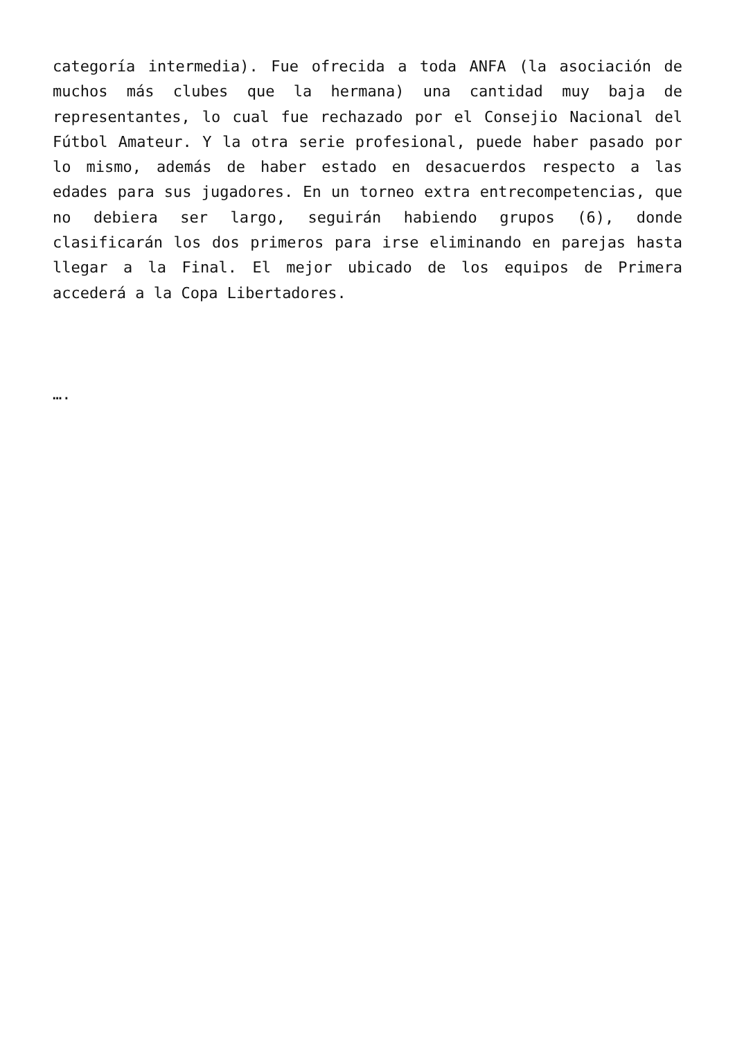categoría intermedia). Fue ofrecida a toda ANFA (la asociación de muchos más clubes que la hermana) una cantidad muy baja de representantes, lo cual fue rechazado por el Consejio Nacional del Fútbol Amateur. Y la otra serie profesional, puede haber pasado por lo mismo, además de haber estado en desacuerdos respecto a las edades para sus jugadores. En un torneo extra entrecompetencias, que no debiera ser largo, seguirán habiendo grupos (6), donde clasificarán los dos primeros para irse eliminando en parejas hasta llegar a la Final. El mejor ubicado de los equipos de Primera accederá a la Copa Libertadores.
….